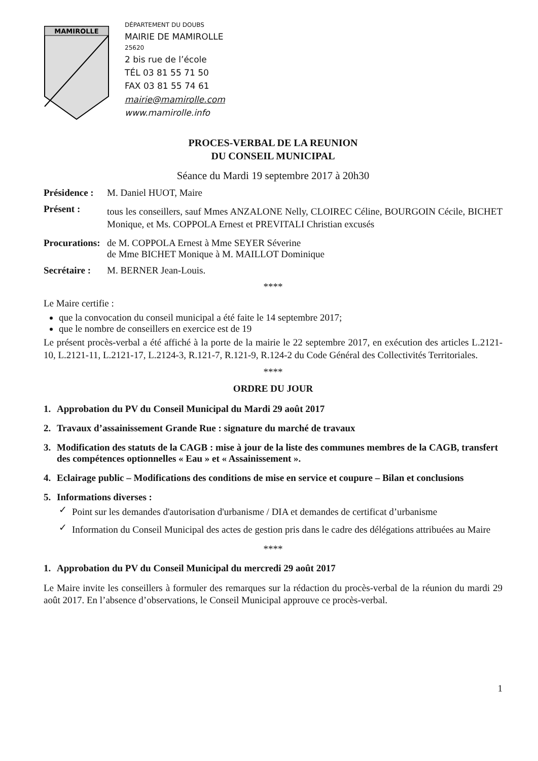MAMIROLLE
DÉPARTEMENT DU DOUBS
MAIRIE DE MAMIROLLE
25620
2 bis rue de l’école
TÉL 03 81 55 71 50
FAX 03 81 55 74 61
mairie@mamirolle.com
www.mamirolle.info
PROCES-VERBAL DE LA REUNION
DU CONSEIL MUNICIPAL
Séance du Mardi 19 septembre 2017 à 20h30
Présidence :
M. Daniel HUOT, Maire
Présent :
tous les conseillers, sauf Mmes ANZALONE Nelly, CLOIREC Céline, BOURGOIN Cécile, BICHET Monique, et Ms. COPPOLA Ernest et PREVITALI Christian excusés
Procurations:
de M. COPPOLA Ernest à Mme SEYER Séverine
de Mme BICHET Monique à M. MAILLOT Dominique
Secrétaire :
M. BERNER Jean-Louis.
****
Le Maire certifie :
que la convocation du conseil municipal a été faite le 14 septembre 2017;
que le nombre de conseillers en exercice est de 19
Le présent procès-verbal a été affiché à la porte de la mairie le 22 septembre 2017, en exécution des articles L.2121-10, L.2121-11, L.2121-17, L.2124-3, R.121-7, R.121-9, R.124-2 du Code Général des Collectivités Territoriales.
****
ORDRE DU JOUR
1. Approbation du PV du Conseil Municipal du Mardi 29 août 2017
2. Travaux d’assainissement Grande Rue : signature du marché de travaux
3. Modification des statuts de la CAGB : mise à jour de la liste des communes membres de la CAGB, transfert des compétences optionnelles « Eau » et « Assainissement ».
4. Eclairage public – Modifications des conditions de mise en service et coupure – Bilan et conclusions
5. Informations diverses :
✓
Point sur les demandes d'autorisation d'urbanisme / DIA et demandes de certificat d’urbanisme
✓
Information du Conseil Municipal des actes de gestion pris dans le cadre des délégations attribuées au Maire
****
1. Approbation du PV du Conseil Municipal du mercredi 29 août 2017
Le Maire invite les conseillers à formuler des remarques sur la rédaction du procès-verbal de la réunion du mardi 29 août 2017. En l’absence d’observations, le Conseil Municipal approuve ce procès-verbal.
1